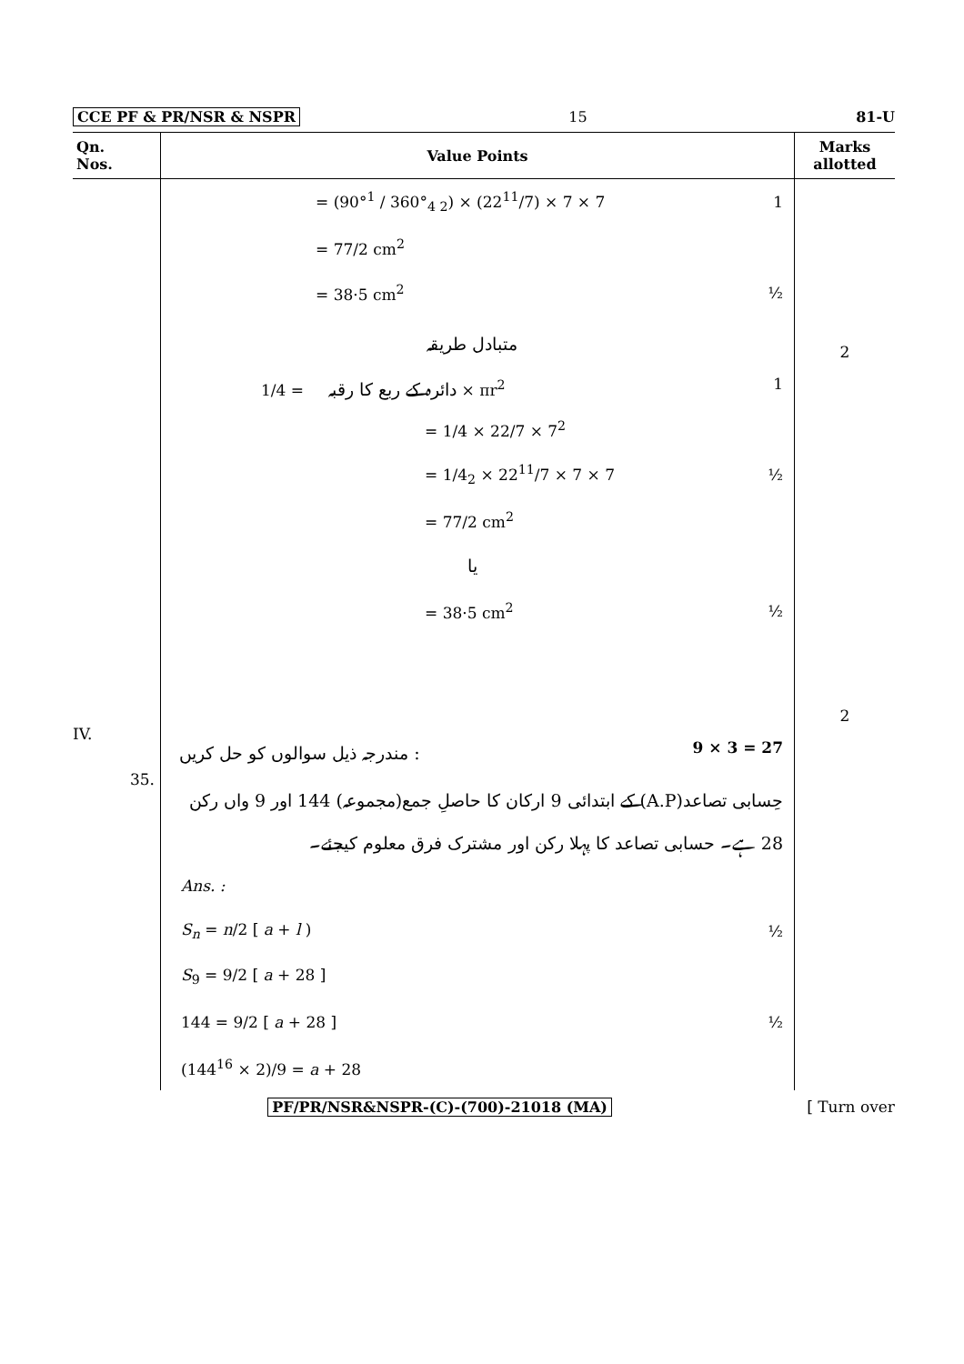CCE PF & PR/NSR & NSPR 15 81-U
| Qn. Nos. | Value Points | Marks allotted |
| --- | --- | --- |
| | = (90°<sup>1</sup> / 360°<sub>4 2</sub>) × (22<sup>11</sup>/7) × 7 × 7 1 = 77/2 cm<sup>2</sup> = 38·5 cm<sup>2</sup> ½ متبادل طریقہ دائرہ کے ربع کا رقبہ = 1/4 × πr<sup>2</sup> 1 = 1/4 × 22/7 × 7<sup>2</sup> = 1/4<sub>2</sub> × 22<sup>11</sup>/7 × 7 × 7 ½ = 77/2 cm<sup>2</sup> یا = 38·5 cm<sup>2</sup> ½ | 2 2 |
| IV. | مندرجہ ذیل سوالوں کو حل کریں : 9 × 3 = 27 | |
| 35. | حِسابی تصاعد(A.P) کے ابتدائی 9 ارکان کا حاصلِ جمع(مجموعہ) 144 اور 9 واں رکن 28 ہے۔ حسابی تصاعد کا پہلا رکن اور مشترک فرق معلوم کیجئے۔ Ans. : S<sub>n</sub> = n /2 [ a + l ) ½ S<sub>9</sub> = 9/2 [ a + 28 ] 144 = 9/2 [ a + 28 ] ½ (144<sup>16</sup> × 2)/9 = a + 28 | |
PF/PR/NSR&NSPR-(C)-(700)-21018 (MA) [ Turn over